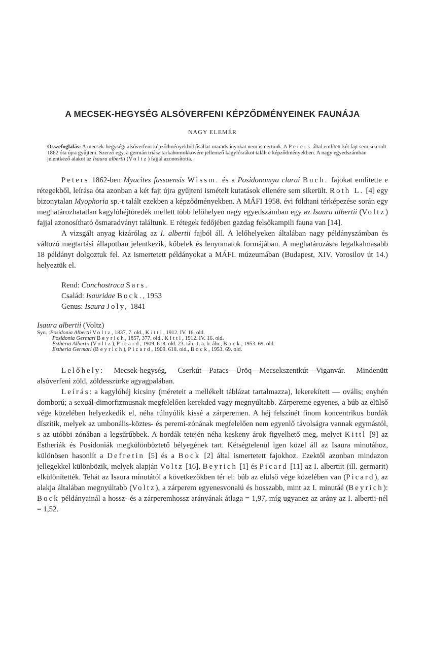A MECSEK-HEGYSÉG ALSÓVERFENI KÉPZŐDMÉNYEINEK FAUNÁJA
NAGY ELEMÉR
Összefoglalás: A mecsek-hegységi alsóverfeni képződményekből ősállat-maradványokat nem ismertünk. A Peters által említett két fajt sem sikerült 1862 óta újra gyűjteni. Szerző egy, a germán triász tarkahomokkövére jellemző kagylósrákot talált e képződményekben. A nagy egyedszámban jelentkező alakot az Isaura albertii (Voltz) fajjal azonosította.
Peters 1862-ben Myacites fassaensis Wissm. és a Posidonomya clarai Buch. fajokat említette e rétegekből, leírása óta azonban a két fajt újra gyűjteni ismételt kutatások ellenére sem sikerült. Roth L. [4] egy bizonytalan Myophoria sp.-t talált ezekben a képződményekben. A MÁFI 1958. évi földtani térképezése során egy meghatározhatatlan kagylóhéjtöredék mellett több lelőhelyen nagy egyedszámban egy az Isaura albertii (Voltz) fajjal azonosítható ősmaradványt találtunk. E rétegek fedőjében gazdag felsőkampili fauna van [14].
A vizsgált anyag kizárólag az I. albertii fajból áll. A lelőhelyeken általában nagy példányszámban és változó megtartási állapotban jelentkezik, kőbelek és lenyomatok formájában. A meghatározásra legalkalmasabb 18 példányt dolgoztuk fel. Az ismertetett példányokat a MÁFI. múzeumában (Budapest, XIV. Vorosilov út 14.) helyeztük el.
Rend: Conchostraca Sars.
Család: Isauridae Bock., 1953
Genus: Isaura Joly, 1841
Isaura albertii (Voltz)
Syn. :Posidonia Albertii Voltz, 1837. 7. old., Kittl, 1912. IV. 16. old.
Posidonia Germari Beyrich, 1857, 377. old., Kittl, 1912. IV. 16. old.
Estheria Albertii (Voltz), Picard, 1909. 618. old. 23. táb. 1. a. b. ábr., Bock, 1953. 69. old.
Estheria Germari (Beyrich), Picard, 1909. 618. old., Bock, 1953. 69. old.
Lelőhely: Mecsek-hegység, Cserkút—Patacs—Üröq—Mecsekszentkút—Viganvár. Mindenütt alsóverfeni zöld, zöldesszürke agyagpalában.
Leírás: a kagylóhéj kicsiny (méreteit a mellékelt táblázat tartalmazza), lekerekített — ovális; enyhén domború; a sexuál-dimorfizmusnak megfelelően kerekded vagy megnyúltabb. Zárpereme egyenes, a búb az elülső vége közelében helyezkedik el, néha túlnyúlik kissé a zárperemen. A héj felszínét finom koncentrikus bordák díszítik, melyek az umbonális-köztes- és peremi-zónának megfelelően nem egyenlő távolságra vannak egymástól, s az utóbbi zónában a legsűrűbbek. A bordák tetején néha keskeny árok figyelhető meg, melyet Kittl [9] az Estheriák és Posidoniák megkülönböztető bélyegének tart. Kétségtelenül igen közel áll az Isaura minutához, különösen hasonlít a Defretin [5] és a Bock [2] által ismertetett fajokhoz. Ezektől azonban mindazon jellegekkel különbözik, melyek alapján Voltz [16], Beyrich [1] és Picard [11] az I. albertiit (ill. germarit) elkülönítették. Tehát az Isaura minutától a következőkben tér el: búb az elülső vége közelében van (Picard), az alakja általában megnyúltabb (Voltz), a zárperem egyenesvonalú és hosszabb, mint az I. minutáé (Beyrich): Bock példányainál a hossz- és a zárperemhossz arányának átlaga = 1,97, míg ugyanez az arány az I. albertii-nél = 1,52.